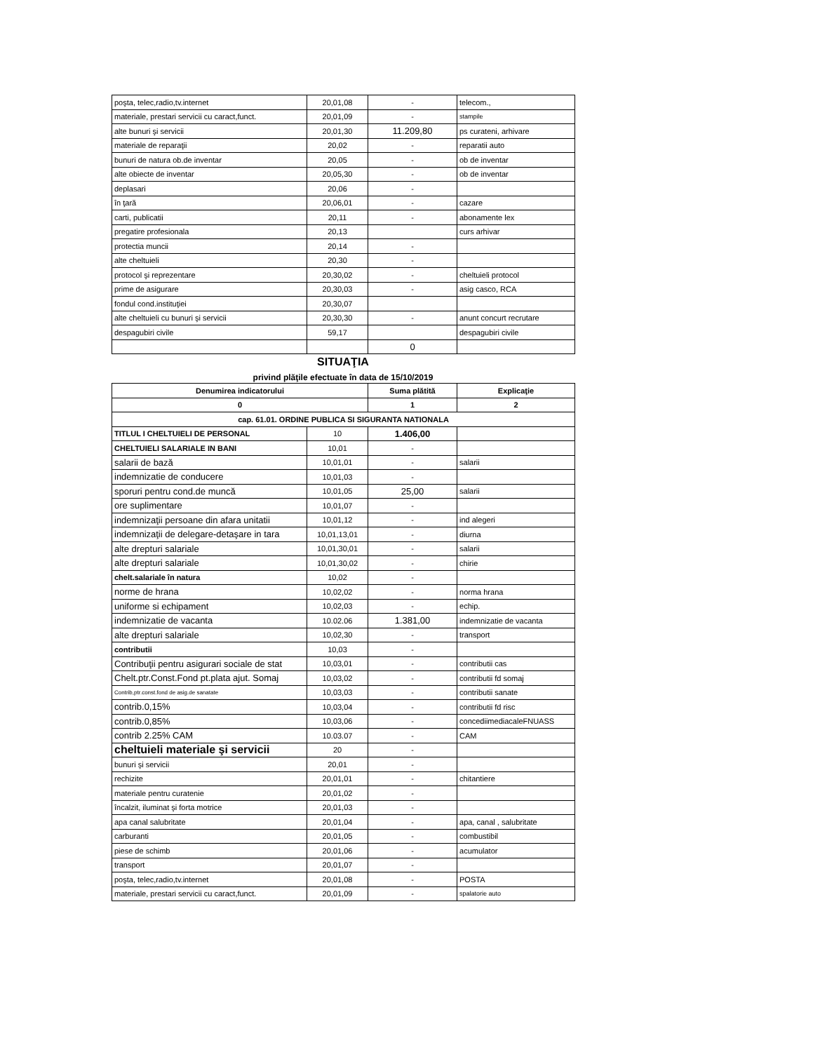| poşta, telec,radio,tv.internet | 20,01,08 | - | telecom., |
| materiale, prestari servicii cu caract,funct. | 20,01,09 | - | stampile |
| alte bunuri şi servicii | 20,01,30 | 11.209,80 | ps curateni, arhivare |
| materiale de reparaţii | 20,02 | - | reparatii auto |
| bunuri de natura ob.de inventar | 20,05 | - | ob de inventar |
| alte obiecte de inventar | 20,05,30 | - | ob de inventar |
| deplasari | 20,06 | - | |
| în ţară | 20,06,01 | - | cazare |
| carti, publicatii | 20,11 | - | abonamente lex |
| pregatire profesionala | 20,13 | | curs arhivar |
| protectia muncii | 20,14 | - | |
| alte cheltuieli | 20,30 | - | |
| protocol şi reprezentare | 20,30,02 | - | cheltuieli protocol |
| prime de asigurare | 20,30,03 | - | asig casco, RCA |
| fondul cond.instituţiei | 20,30,07 | | |
| alte cheltuieli cu bunuri şi servicii | 20,30,30 | - | anunt concurt recrutare |
| despagubiri civile | 59,17 | | despagubiri civile |
| | | 0 | |
SITUAŢIA
privind plăţile efectuate în data de 15/10/2019
| Denumirea indicatorului | | Suma plătită | Explicaţie |
| --- | --- | --- | --- |
| 0 | | 1 | 2 |
| cap. 61.01. ORDINE PUBLICA SI SIGURANTA NATIONALA | | | |
| TITLUL I CHELTUIELI DE PERSONAL | 10 | 1.406,00 | |
| CHELTUIELI SALARIALE IN BANI | 10,01 | - | |
| salarii de bază | 10,01,01 | - | salarii |
| indemnizatie de conducere | 10,01,03 | - | |
| sporuri pentru cond.de muncă | 10,01,05 | 25,00 | salarii |
| ore suplimentare | 10,01,07 | - | |
| indemnizaţii persoane din afara unitatii | 10,01,12 | - | ind alegeri |
| indemnizaţii de delegare-detaşare in tara | 10,01,13,01 | - | diurna |
| alte drepturi salariale | 10,01,30,01 | - | salarii |
| alte drepturi salariale | 10,01,30,02 | - | chirie |
| chelt.salariale în natura | 10,02 | - | |
| norme de hrana | 10,02,02 | - | norma hrana |
| uniforme si echipament | 10,02,03 | - | echip. |
| indemnizatie de vacanta | 10.02.06 | 1.381,00 | indemnizatie de vacanta |
| alte drepturi salariale | 10,02,30 | - | transport |
| contributii | 10,03 | - | |
| Contribuţii pentru asigurari sociale de stat | 10,03,01 | - | contributii cas |
| Chelt.ptr.Const.Fond pt.plata ajut. Somaj | 10,03,02 | - | contributii fd somaj |
| Contrib,ptr.const.fond de asig.de sanatate | 10,03,03 | - | contributii sanate |
| contrib.0,15% | 10,03,04 | - | contributii fd risc |
| contrib.0,85% | 10,03,06 | - | concediimediacaleFNUASS |
| contrib 2.25% CAM | 10.03.07 | - | CAM |
| cheltuieli materiale şi servicii | 20 | - | |
| bunuri şi servicii | 20,01 | - | |
| rechizite | 20,01,01 | - | chitantiere |
| materiale pentru curatenie | 20,01,02 | - | |
| încalzit, iluminat şi forta motrice | 20,01,03 | - | |
| apa canal salubritate | 20,01,04 | - | apa, canal , salubritate |
| carburanti | 20,01,05 | - | combustibil |
| piese de schimb | 20,01,06 | - | acumulator |
| transport | 20,01,07 | - | |
| poşta, telec,radio,tv.internet | 20,01,08 | - | POSTA |
| materiale, prestari servicii cu caract,funct. | 20,01,09 | - | spalatorie auto |